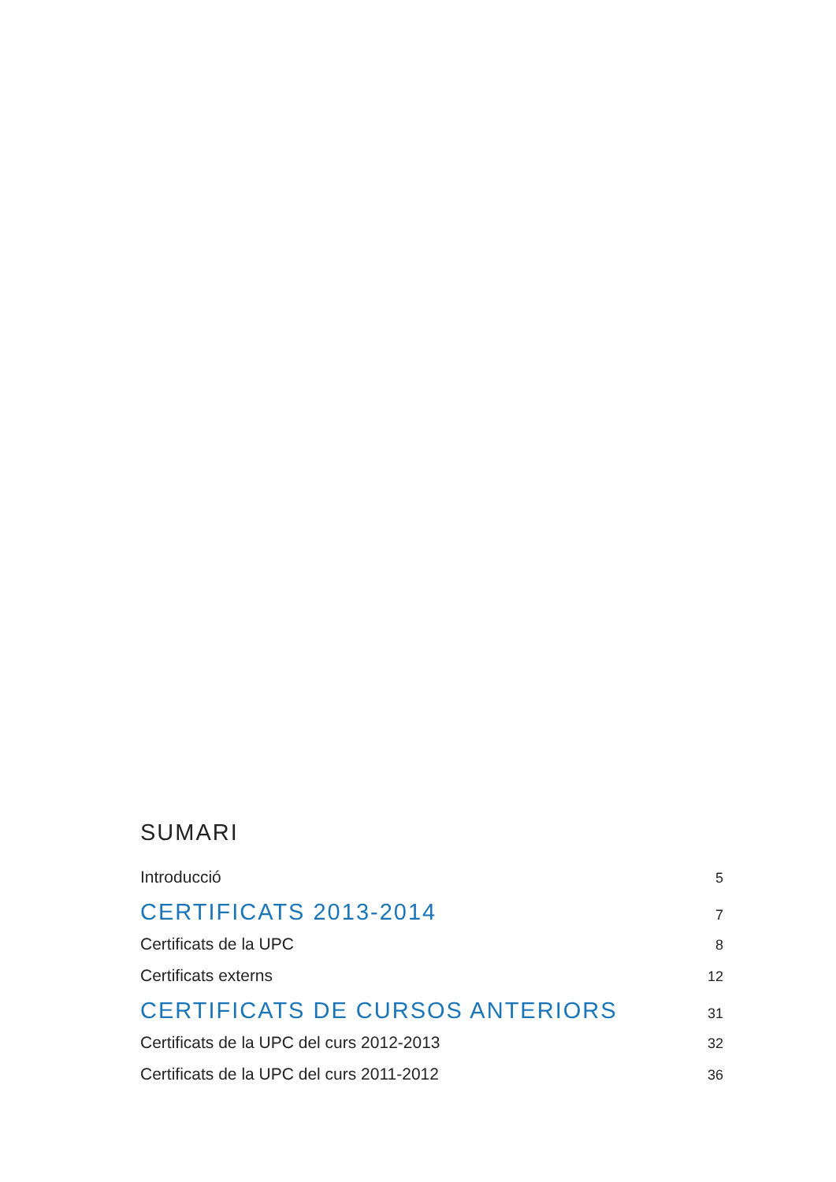SUMARI
Introducció 5
CERTIFICATS 2013-2014 7
Certificats de la UPC 8
Certificats externs 12
CERTIFICATS DE CURSOS ANTERIORS 31
Certificats de la UPC del curs 2012-2013 32
Certificats de la UPC del curs 2011-2012 36